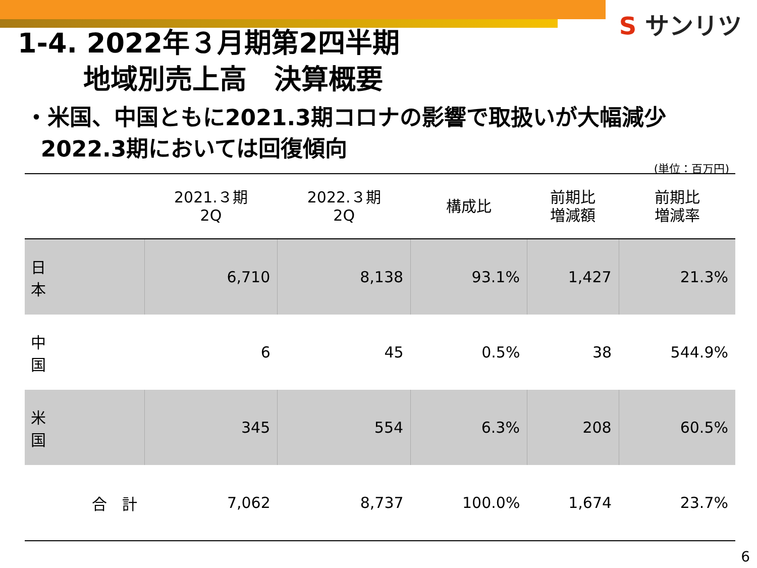S サンリツ
1-4. 2022年３月期第2四半期
地域別売上高　決算概要
・米国、中国ともに2021.3期コロナの影響で取扱いが大幅減少
2022.3期においては回復傾向
(単位：百万円)
| | 2021.３期 2Q | 2022.３期 2Q | 構成比 | 前期比 増減額 | 前期比 増減率 |
| --- | --- | --- | --- | --- | --- |
| 日 本 | 6,710 | 8,138 | 93.1% | 1,427 | 21.3% |
| 中 国 | 6 | 45 | 0.5% | 38 | 544.9% |
| 米 国 | 345 | 554 | 6.3% | 208 | 60.5% |
| 合 計 | 7,062 | 8,737 | 100.0% | 1,674 | 23.7% |
6